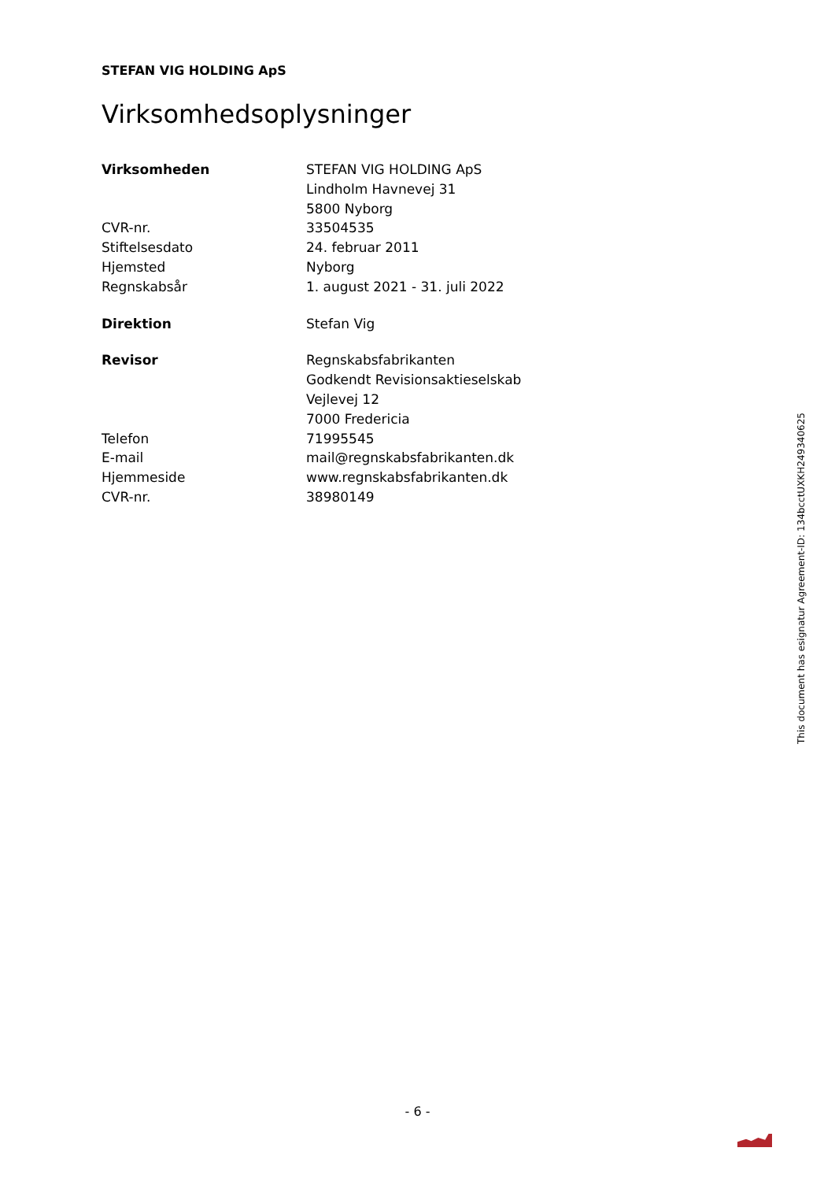STEFAN VIG HOLDING ApS
Virksomhedsoplysninger
| Virksomheden | STEFAN VIG HOLDING ApS |
| | Lindholm Havnevej 31 |
| | 5800 Nyborg |
| CVR-nr. | 33504535 |
| Stiftelsesdato | 24. februar 2011 |
| Hjemsted | Nyborg |
| Regnskabsår | 1. august 2021 - 31. juli 2022 |
| Direktion | Stefan Vig |
| Revisor | Regnskabsfabrikanten |
| | Godkendt Revisionsaktieselskab |
| | Vejlevej 12 |
| | 7000 Fredericia |
| Telefon | 71995545 |
| E-mail | mail@regnskabsfabrikanten.dk |
| Hjemmeside | www.regnskabsfabrikanten.dk |
| CVR-nr. | 38980149 |
This document has esignatur Agreement-ID: 134bcctUXKH249340625
- 6 -